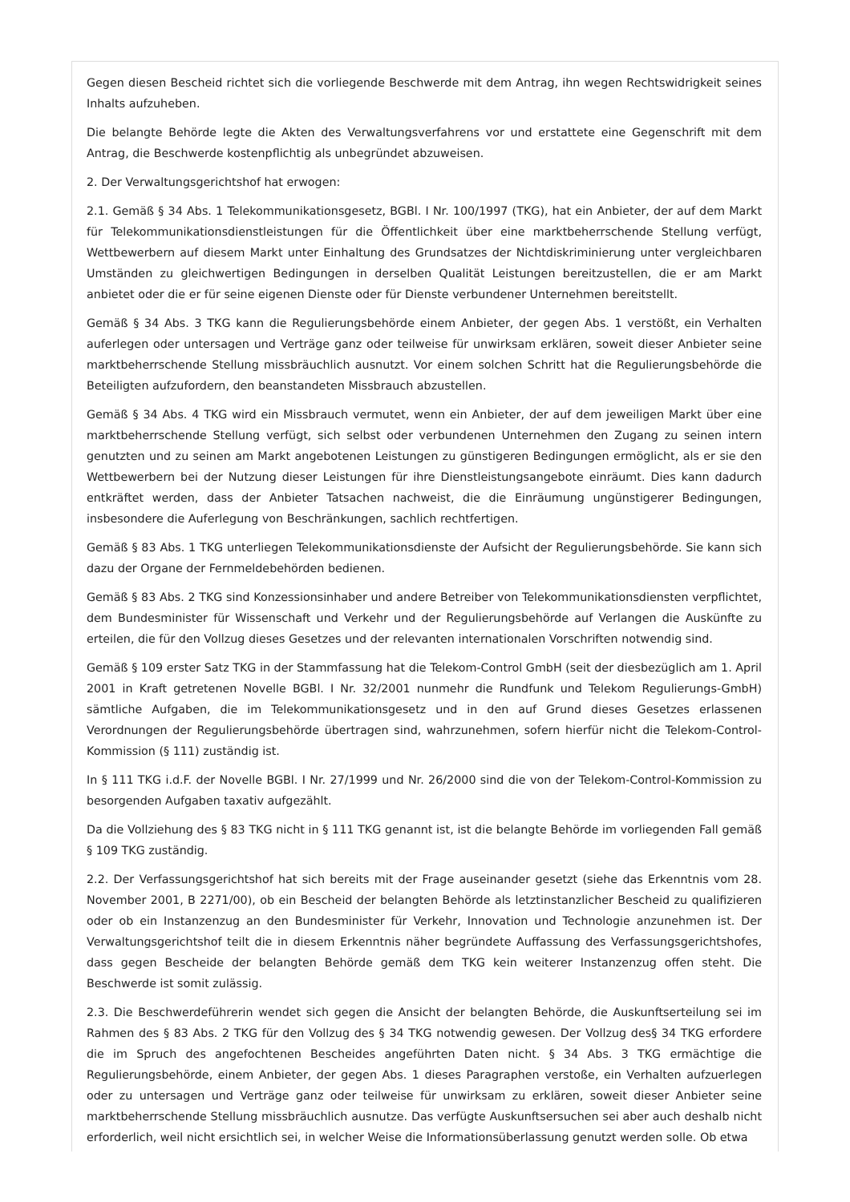Gegen diesen Bescheid richtet sich die vorliegende Beschwerde mit dem Antrag, ihn wegen Rechtswidrigkeit seines Inhalts aufzuheben.
Die belangte Behörde legte die Akten des Verwaltungsverfahrens vor und erstattete eine Gegenschrift mit dem Antrag, die Beschwerde kostenpflichtig als unbegründet abzuweisen.
2. Der Verwaltungsgerichtshof hat erwogen:
2.1. Gemäß § 34 Abs. 1 Telekommunikationsgesetz, BGBl. I Nr. 100/1997 (TKG), hat ein Anbieter, der auf dem Markt für Telekommunikationsdienstleistungen für die Öffentlichkeit über eine marktbeherrschende Stellung verfügt, Wettbewerbern auf diesem Markt unter Einhaltung des Grundsatzes der Nichtdiskriminierung unter vergleichbaren Umständen zu gleichwertigen Bedingungen in derselben Qualität Leistungen bereitzustellen, die er am Markt anbietet oder die er für seine eigenen Dienste oder für Dienste verbundener Unternehmen bereitstellt.
Gemäß § 34 Abs. 3 TKG kann die Regulierungsbehörde einem Anbieter, der gegen Abs. 1 verstößt, ein Verhalten auferlegen oder untersagen und Verträge ganz oder teilweise für unwirksam erklären, soweit dieser Anbieter seine marktbeherrschende Stellung missbräuchlich ausnutzt. Vor einem solchen Schritt hat die Regulierungsbehörde die Beteiligten aufzufordern, den beanstandeten Missbrauch abzustellen.
Gemäß § 34 Abs. 4 TKG wird ein Missbrauch vermutet, wenn ein Anbieter, der auf dem jeweiligen Markt über eine marktbeherrschende Stellung verfügt, sich selbst oder verbundenen Unternehmen den Zugang zu seinen intern genutzten und zu seinen am Markt angebotenen Leistungen zu günstigeren Bedingungen ermöglicht, als er sie den Wettbewerbern bei der Nutzung dieser Leistungen für ihre Dienstleistungsangebote einräumt. Dies kann dadurch entkräftet werden, dass der Anbieter Tatsachen nachweist, die die Einräumung ungünstigerer Bedingungen, insbesondere die Auferlegung von Beschränkungen, sachlich rechtfertigen.
Gemäß § 83 Abs. 1 TKG unterliegen Telekommunikationsdienste der Aufsicht der Regulierungsbehörde. Sie kann sich dazu der Organe der Fernmeldebehörden bedienen.
Gemäß § 83 Abs. 2 TKG sind Konzessionsinhaber und andere Betreiber von Telekommunikationsdiensten verpflichtet, dem Bundesminister für Wissenschaft und Verkehr und der Regulierungsbehörde auf Verlangen die Auskünfte zu erteilen, die für den Vollzug dieses Gesetzes und der relevanten internationalen Vorschriften notwendig sind.
Gemäß § 109 erster Satz TKG in der Stammfassung hat die Telekom-Control GmbH (seit der diesbezüglich am 1. April 2001 in Kraft getretenen Novelle BGBl. I Nr. 32/2001 nunmehr die Rundfunk und Telekom Regulierungs-GmbH) sämtliche Aufgaben, die im Telekommunikationsgesetz und in den auf Grund dieses Gesetzes erlassenen Verordnungen der Regulierungsbehörde übertragen sind, wahrzunehmen, sofern hierfür nicht die Telekom-Control-Kommission (§ 111) zuständig ist.
In § 111 TKG i.d.F. der Novelle BGBl. I Nr. 27/1999 und Nr. 26/2000 sind die von der Telekom-Control-Kommission zu besorgenden Aufgaben taxativ aufgezählt.
Da die Vollziehung des § 83 TKG nicht in § 111 TKG genannt ist, ist die belangte Behörde im vorliegenden Fall gemäß § 109 TKG zuständig.
2.2. Der Verfassungsgerichtshof hat sich bereits mit der Frage auseinander gesetzt (siehe das Erkenntnis vom 28. November 2001, B 2271/00), ob ein Bescheid der belangten Behörde als letztinstanzlicher Bescheid zu qualifizieren oder ob ein Instanzenzug an den Bundesminister für Verkehr, Innovation und Technologie anzunehmen ist. Der Verwaltungsgerichtshof teilt die in diesem Erkenntnis näher begründete Auffassung des Verfassungsgerichtshofes, dass gegen Bescheide der belangten Behörde gemäß dem TKG kein weiterer Instanzenzug offen steht. Die Beschwerde ist somit zulässig.
2.3. Die Beschwerdeführerin wendet sich gegen die Ansicht der belangten Behörde, die Auskunftserteilung sei im Rahmen des § 83 Abs. 2 TKG für den Vollzug des § 34 TKG notwendig gewesen. Der Vollzug des§ 34 TKG erfordere die im Spruch des angefochtenen Bescheides angeführten Daten nicht. § 34 Abs. 3 TKG ermächtige die Regulierungsbehörde, einem Anbieter, der gegen Abs. 1 dieses Paragraphen verstoße, ein Verhalten aufzuerlegen oder zu untersagen und Verträge ganz oder teilweise für unwirksam zu erklären, soweit dieser Anbieter seine marktbeherrschende Stellung missbräuchlich ausnutze. Das verfügte Auskunftsersuchen sei aber auch deshalb nicht erforderlich, weil nicht ersichtlich sei, in welcher Weise die Informationsüberlassung genutzt werden solle. Ob etwa